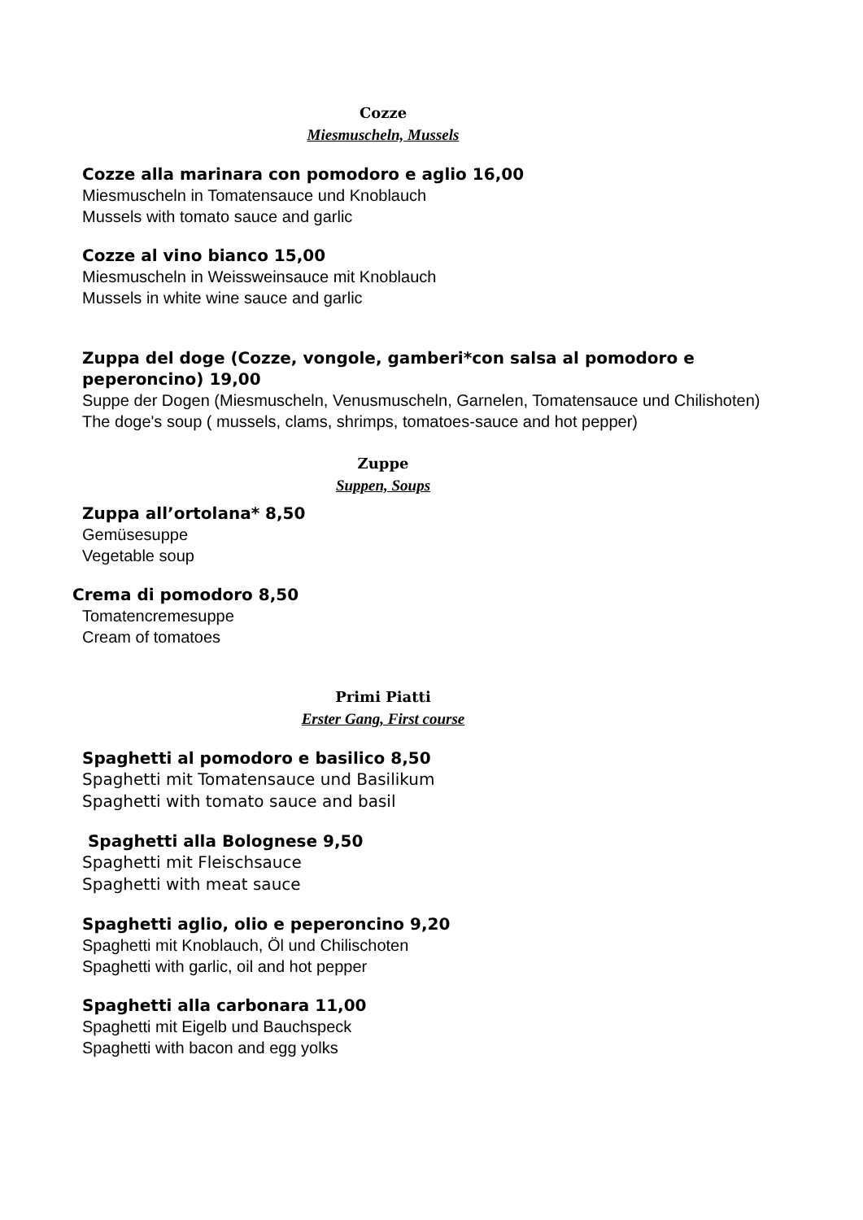Cozze
Miesmuscheln, Mussels
Cozze alla marinara con pomodoro e aglio 16,00
Miesmuscheln in Tomatensauce und Knoblauch
Mussels with tomato sauce and garlic
Cozze al vino bianco 15,00
Miesmuscheln in Weissweinsauce mit Knoblauch
Mussels in white wine sauce and garlic
Zuppa del doge (Cozze, vongole, gamberi*con salsa al pomodoro e peperoncino) 19,00
Suppe der Dogen (Miesmuscheln, Venusmuscheln, Garnelen, Tomatensauce und Chilishoten)
The doge's soup ( mussels, clams, shrimps, tomatoes-sauce and hot pepper)
Zuppe
Suppen, Soups
Zuppa all’ortolana* 8,50
Gemüsesuppe
Vegetable soup
Crema di pomodoro 8,50
Tomatencremesuppe
Cream of tomatoes
Primi Piatti
Erster Gang, First course
Spaghetti al pomodoro e basilico 8,50
Spaghetti mit Tomatensauce und Basilikum
Spaghetti with tomato sauce and basil
Spaghetti alla Bolognese 9,50
Spaghetti mit Fleischsauce
Spaghetti with meat sauce
Spaghetti aglio, olio e peperoncino 9,20
Spaghetti mit Knoblauch, Öl und Chilischoten
Spaghetti with garlic, oil and hot pepper
Spaghetti alla carbonara 11,00
Spaghetti mit Eigelb und Bauchspeck
Spaghetti with bacon and egg yolks